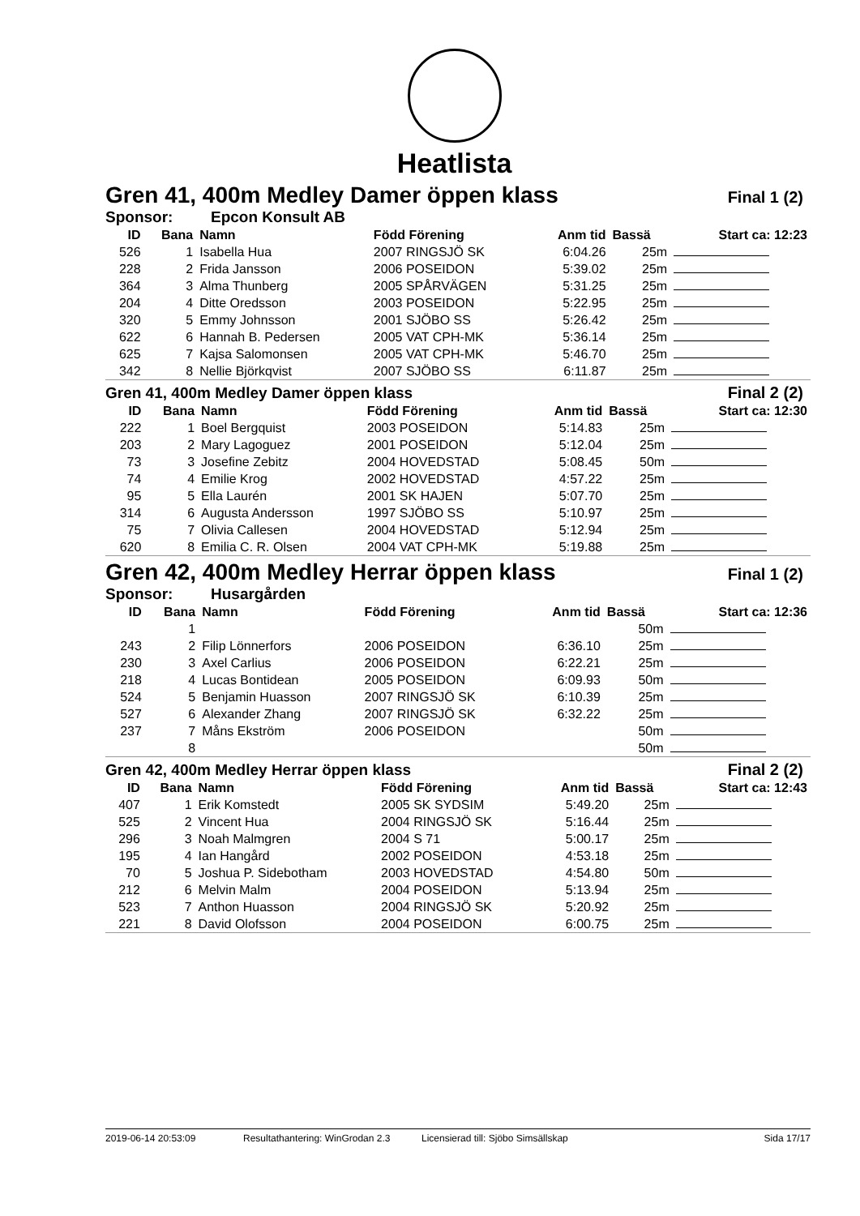Heatlista
Gren 41, 400m Medley Damer öppen klass Final 1 (2)
Sponsor: Epcon Konsult AB
| ID | Bana | Namn | Född Förening | Anm tid | Bassä | Start ca: 12:23 |
| --- | --- | --- | --- | --- | --- | --- |
| 526 | 1 | Isabella Hua | 2007 RINGSJÖ SK | 6:04.26 | 25m | |
| 228 | 2 | Frida Jansson | 2006 POSEIDON | 5:39.02 | 25m | |
| 364 | 3 | Alma Thunberg | 2005 SPÅRVÄGEN | 5:31.25 | 25m | |
| 204 | 4 | Ditte Oredsson | 2003 POSEIDON | 5:22.95 | 25m | |
| 320 | 5 | Emmy Johnsson | 2001 SJÖBO SS | 5:26.42 | 25m | |
| 622 | 6 | Hannah B. Pedersen | 2005 VAT CPH-MK | 5:36.14 | 25m | |
| 625 | 7 | Kajsa Salomonsen | 2005 VAT CPH-MK | 5:46.70 | 25m | |
| 342 | 8 | Nellie Björkqvist | 2007 SJÖBO SS | 6:11.87 | 25m | |
Gren 41, 400m Medley Damer öppen klass Final 2 (2)
| ID | Bana | Namn | Född Förening | Anm tid | Bassä | Start ca: 12:30 |
| --- | --- | --- | --- | --- | --- | --- |
| 222 | 1 | Boel Bergquist | 2003 POSEIDON | 5:14.83 | 25m | |
| 203 | 2 | Mary Lagoguez | 2001 POSEIDON | 5:12.04 | 25m | |
| 73 | 3 | Josefine Zebitz | 2004 HOVEDSTAD | 5:08.45 | 50m | |
| 74 | 4 | Emilie Krog | 2002 HOVEDSTAD | 4:57.22 | 25m | |
| 95 | 5 | Ella Laurén | 2001 SK HAJEN | 5:07.70 | 25m | |
| 314 | 6 | Augusta Andersson | 1997 SJÖBO SS | 5:10.97 | 25m | |
| 75 | 7 | Olivia Callesen | 2004 HOVEDSTAD | 5:12.94 | 25m | |
| 620 | 8 | Emilia C. R. Olsen | 2004 VAT CPH-MK | 5:19.88 | 25m | |
Gren 42, 400m Medley Herrar öppen klass Final 1 (2)
Sponsor: Husargården
| ID | Bana | Namn | Född Förening | Anm tid | Bassä | Start ca: 12:36 |
| --- | --- | --- | --- | --- | --- | --- |
| | 1 | | | | 50m | |
| 243 | 2 | Filip Lönnerfors | 2006 POSEIDON | 6:36.10 | 25m | |
| 230 | 3 | Axel Carlius | 2006 POSEIDON | 6:22.21 | 25m | |
| 218 | 4 | Lucas Bontidean | 2005 POSEIDON | 6:09.93 | 50m | |
| 524 | 5 | Benjamin Huasson | 2007 RINGSJÖ SK | 6:10.39 | 25m | |
| 527 | 6 | Alexander Zhang | 2007 RINGSJÖ SK | 6:32.22 | 25m | |
| 237 | 7 | Måns Ekström | 2006 POSEIDON | | 50m | |
| | 8 | | | | 50m | |
Gren 42, 400m Medley Herrar öppen klass Final 2 (2)
| ID | Bana | Namn | Född Förening | Anm tid | Bassä | Start ca: 12:43 |
| --- | --- | --- | --- | --- | --- | --- |
| 407 | 1 | Erik Komstedt | 2005 SK SYDSIM | 5:49.20 | 25m | |
| 525 | 2 | Vincent Hua | 2004 RINGSJÖ SK | 5:16.44 | 25m | |
| 296 | 3 | Noah Malmgren | 2004 S 71 | 5:00.17 | 25m | |
| 195 | 4 | Ian Hangård | 2002 POSEIDON | 4:53.18 | 25m | |
| 70 | 5 | Joshua P. Sidebotham | 2003 HOVEDSTAD | 4:54.80 | 50m | |
| 212 | 6 | Melvin Malm | 2004 POSEIDON | 5:13.94 | 25m | |
| 523 | 7 | Anthon Huasson | 2004 RINGSJÖ SK | 5:20.92 | 25m | |
| 221 | 8 | David Olofsson | 2004 POSEIDON | 6:00.75 | 25m | |
2019-06-14 20:53:09 Resultathantering: WinGrodan 2.3 Licensierad till: Sjöbo Simsällskap Sida 17/17